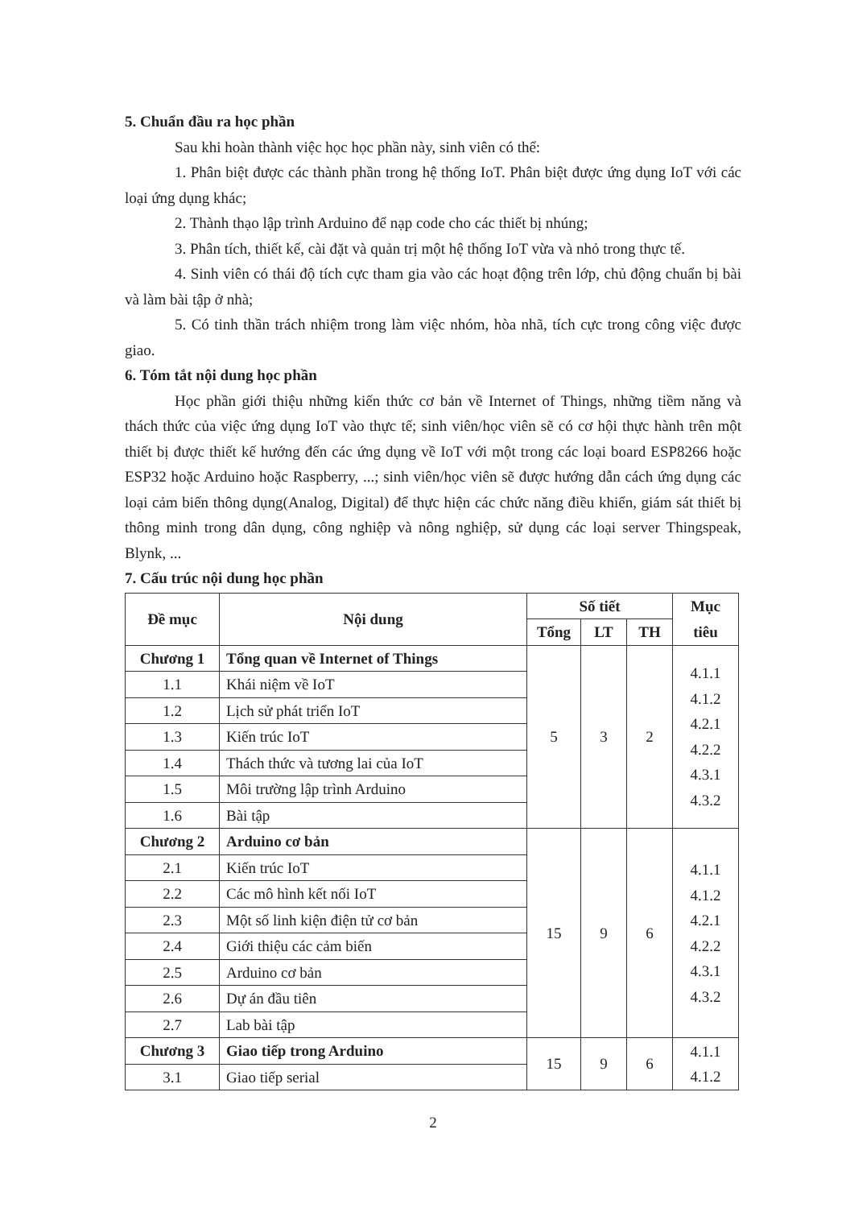5. Chuẩn đầu ra học phần
Sau khi hoàn thành việc học học phần này, sinh viên có thể:
1. Phân biệt được các thành phần trong hệ thống IoT. Phân biệt được ứng dụng IoT với các loại ứng dụng khác;
2. Thành thạo lập trình Arduino để nạp code cho các thiết bị nhúng;
3. Phân tích, thiết kế, cài đặt và quản trị một hệ thống IoT vừa và nhỏ trong thực tế.
4. Sinh viên có thái độ tích cực tham gia vào các hoạt động trên lớp, chủ động chuẩn bị bài và làm bài tập ở nhà;
5. Có tinh thần trách nhiệm trong làm việc nhóm, hòa nhã, tích cực trong công việc được giao.
6. Tóm tắt nội dung học phần
Học phần giới thiệu những kiến thức cơ bản về Internet of Things, những tiềm năng và thách thức của việc ứng dụng IoT vào thực tế; sinh viên/học viên sẽ có cơ hội thực hành trên một thiết bị được thiết kế hướng đến các ứng dụng về IoT với một trong các loại board ESP8266 hoặc ESP32 hoặc Arduino hoặc Raspberry, ...; sinh viên/học viên sẽ được hướng dẫn cách ứng dụng các loại cảm biến thông dụng(Analog, Digital) để thực hiện các chức năng điều khiển, giám sát thiết bị thông minh trong dân dụng, công nghiệp và nông nghiệp, sử dụng các loại server Thingspeak, Blynk, ...
7. Cấu trúc nội dung học phần
| Đề mục | Nội dung | Số tiết | | | Mục tiêu |
| --- | --- | --- | --- | --- | --- |
| | | Tổng | LT | TH | |
| Chương 1 | Tổng quan về Internet of Things | 5 | 3 | 2 | 4.1.1 4.1.2 4.2.1 4.2.2 4.3.1 4.3.2 |
| 1.1 | Khái niệm về IoT | | | | |
| 1.2 | Lịch sử phát triển IoT | | | | |
| 1.3 | Kiến trúc IoT | | | | |
| 1.4 | Thách thức và tương lai của IoT | | | | |
| 1.5 | Môi trường lập trình Arduino | | | | |
| 1.6 | Bài tập | | | | |
| Chương 2 | Arduino cơ bản | 15 | 9 | 6 | 4.1.1 4.1.2 4.2.1 4.2.2 4.3.1 4.3.2 |
| 2.1 | Kiến trúc IoT | | | | |
| 2.2 | Các mô hình kết nối IoT | | | | |
| 2.3 | Một số linh kiện điện tử cơ bản | | | | |
| 2.4 | Giới thiệu các cảm biến | | | | |
| 2.5 | Arduino cơ bản | | | | |
| 2.6 | Dự án đầu tiên | | | | |
| 2.7 | Lab bài tập | | | | |
| Chương 3 | Giao tiếp trong Arduino | 15 | 9 | 6 | 4.1.1 4.1.2 |
| 3.1 | Giao tiếp serial | | | | |
2